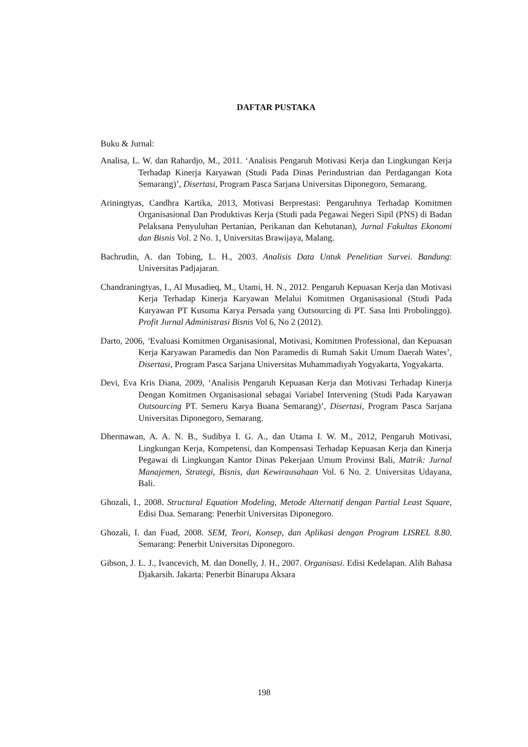DAFTAR PUSTAKA
Buku & Jurnal:
Analisa, L. W. dan Rahardjo, M., 2011. ‘Analisis Pengaruh Motivasi Kerja dan Lingkungan Kerja Terhadap Kinerja Karyawan (Studi Pada Dinas Perindustrian dan Perdagangan Kota Semarang)’, Disertasi, Program Pasca Sarjana Universitas Diponegoro, Semarang.
Ariningtyas, Candhra Kartika, 2013, Motivasi Berprestasi: Pengaruhnya Terhadap Komitmen Organisasional Dan Produktivas Kerja (Studi pada Pegawai Negeri Sipil (PNS) di Badan Pelaksana Penyuluhan Pertanian, Perikanan dan Kehutanan), Jurnal Fakultas Ekonomi dan Bisnis Vol. 2 No. 1, Universitas Brawijaya, Malang.
Bachrudin, A. dan Tobing, L. H., 2003. Analisis Data Untuk Penelitian Survei. Bandung: Universitas Padjajaran.
Chandraningtyas, I., Al Musadieq, M., Utami, H. N., 2012. Pengaruh Kepuasan Kerja dan Motivasi Kerja Terhadap Kinerja Karyawan Melalui Komitmen Organisasional (Studi Pada Karyawan PT Kusuma Karya Persada yang Outsourcing di PT. Sasa Inti Probolinggo). Profit Jurnal Administrasi Bisnis Vol 6, No 2 (2012).
Darto, 2006, ‘Evaluasi Komitmen Organisasional, Motivasi, Komitmen Professional, dan Kepuasan Kerja Karyawan Paramedis dan Non Paramedis di Rumah Sakit Umum Daerah Wates’, Disertasi, Program Pasca Sarjana Universitas Muhammadiyah Yogyakarta, Yogyakarta.
Devi, Eva Kris Diana, 2009, ‘Analisis Pengaruh Kepuasan Kerja dan Motivasi Terhadap Kinerja Dengan Komitmen Organisasional sebagai Variabel Intervening (Studi Pada Karyawan Outsourcing PT. Semeru Karya Buana Semarang)’, Disertasi, Program Pasca Sarjana Universitas Diponegoro, Semarang.
Dhermawan, A. A. N. B., Sudibya I. G. A., dan Utama I. W. M., 2012, Pengaruh Motivasi, Lingkungan Kerja, Kompetensi, dan Kompensasi Terhadap Kepuasan Kerja dan Kinerja Pegawai di Lingkungan Kantor Dinas Pekerjaan Umum Provinsi Bali, Matrik: Jurnal Manajemen, Strategi, Bisnis, dan Kewirausahaan Vol. 6 No. 2. Universitas Udayana, Bali.
Ghozali, I., 2008. Structural Equation Modeling, Metode Alternatif dengan Partial Least Square, Edisi Dua. Semarang: Penerbit Universitas Diponegoro.
Ghozali, I. dan Fuad, 2008. SEM, Teori, Konsep, dan Aplikasi dengan Program LISREL 8.80. Semarang: Penerbit Universitas Diponegoro.
Gibson, J. L. J., Ivancevich, M. dan Donelly, J. H., 2007. Organisasi. Edisi Kedelapan. Alih Bahasa Djakarsih. Jakarta: Penerbit Binarupa Aksara
198